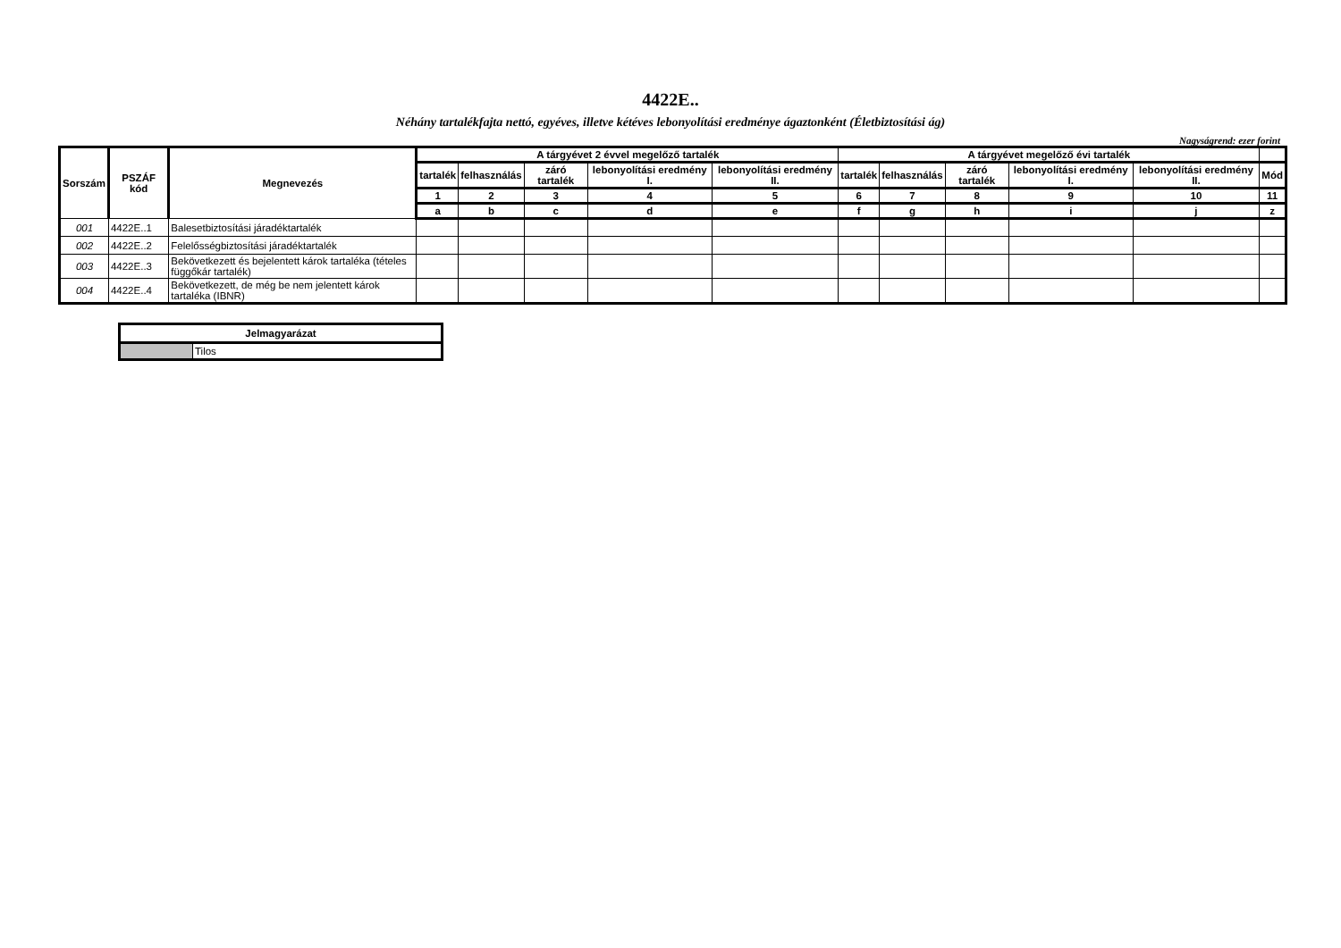4422E..
Néhány tartalékfajta nettó, egyéves, illetve kétéves lebonyolítási eredménye ágaztonként (Életbiztosítási ág)
Nagyságrend: ezer forint
| Sorszám | PSZÁF kód | Megnevezés | A tárgyévet 2 évvel megelőző tartalék | | | | | A tárgyévet megelőző évi tartalék | | | | | |
| --- | --- | --- | --- | --- | --- | --- | --- | --- | --- | --- | --- | --- | --- |
| | | | tartalék | felhasználás | záró tartalék | lebonyolítási eredmény I. | lebonyolítási eredmény II. | tartalék | felhasználás | záró tartalék | lebonyolítási eredmény I. | lebonyolítási eredmény II. | Mód |
| | | | 1 | 2 | 3 | 4 | 5 | 6 | 7 | 8 | 9 | 10 | 11 |
| | | | a | b | c | d | e | f | g | h | i | j | z |
| 001 | 4422E..1 | Balesetbiztosítási járadéktartalék | | | | | | | | | | | |
| 002 | 4422E..2 | Felelősségbiztosítási járadéktartalék | | | | | | | | | | | |
| 003 | 4422E..3 | Bekövetkezett és bejelentett károk tartaléka (tételes függőkár tartalék) | | | | | | | | | | | |
| 004 | 4422E..4 | Bekövetkezett, de még be nem jelentett károk tartaléka (IBNR) | | | | | | | | | | | |
| Jelmagyarázat | |
| --- | --- |
| | Tilos |